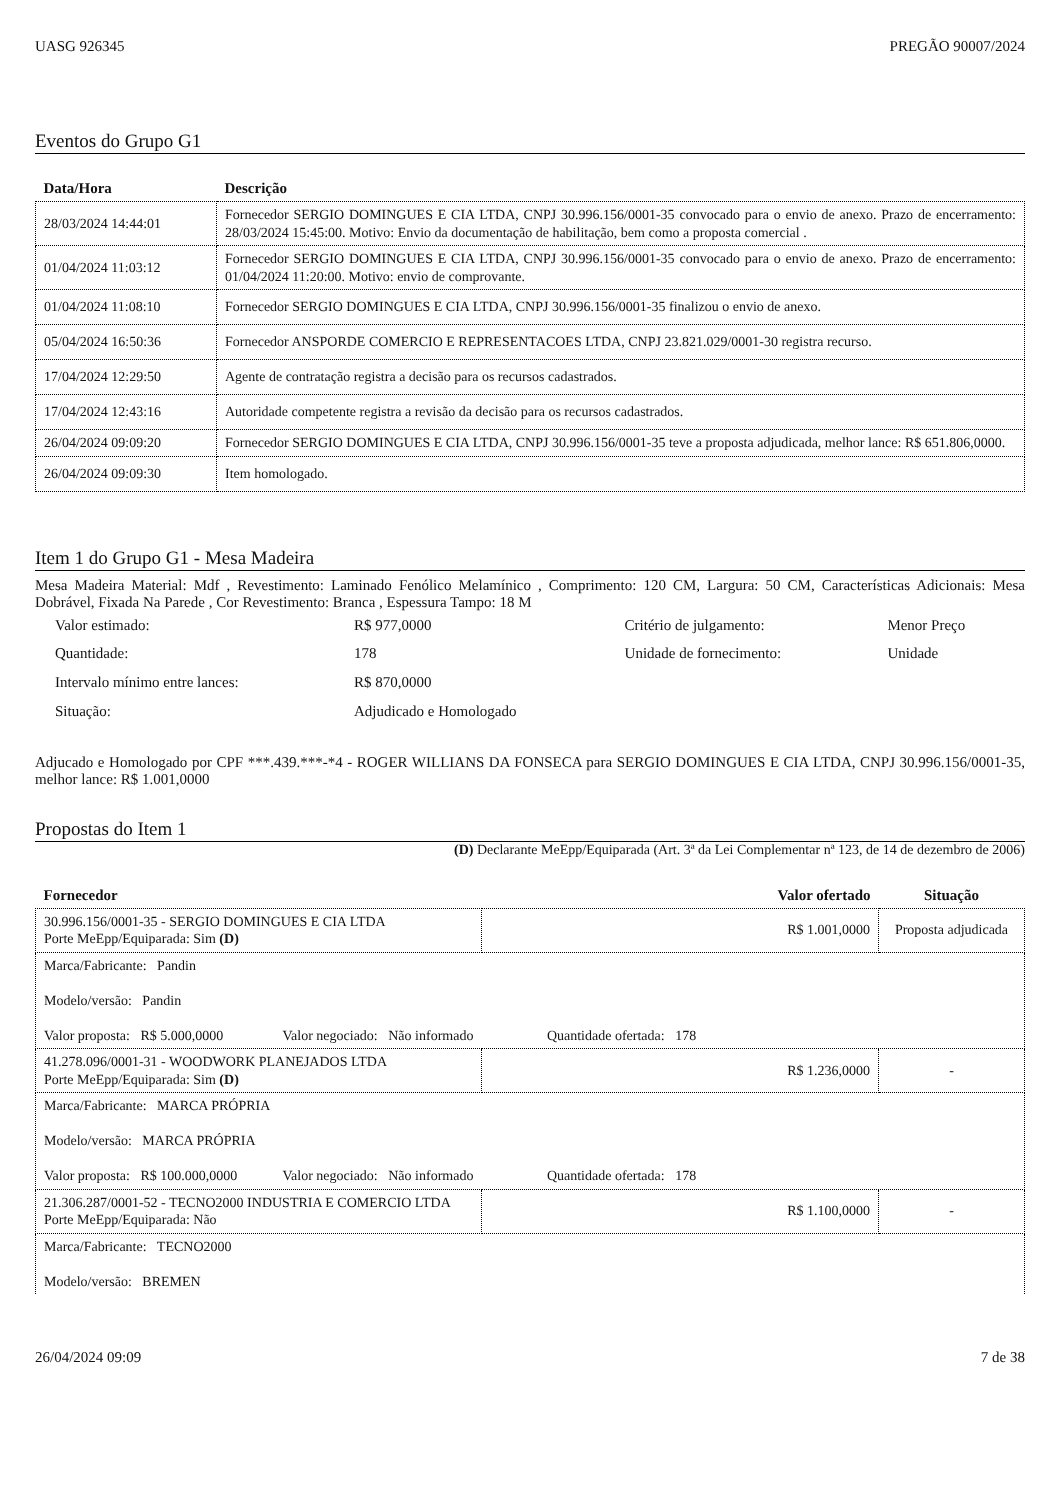UASG 926345 PREGÃO 90007/2024
Eventos do Grupo G1
| Data/Hora | Descrição |
| --- | --- |
| 28/03/2024 14:44:01 | Fornecedor SERGIO DOMINGUES E CIA LTDA, CNPJ 30.996.156/0001-35 convocado para o envio de anexo. Prazo de encerramento: 28/03/2024 15:45:00. Motivo: Envio da documentação de habilitação, bem como a proposta comercial . |
| 01/04/2024 11:03:12 | Fornecedor SERGIO DOMINGUES E CIA LTDA, CNPJ 30.996.156/0001-35 convocado para o envio de anexo. Prazo de encerramento: 01/04/2024 11:20:00. Motivo: envio de comprovante. |
| 01/04/2024 11:08:10 | Fornecedor SERGIO DOMINGUES E CIA LTDA, CNPJ 30.996.156/0001-35 finalizou o envio de anexo. |
| 05/04/2024 16:50:36 | Fornecedor ANSPORDE COMERCIO E REPRESENTACOES LTDA, CNPJ 23.821.029/0001-30 registra recurso. |
| 17/04/2024 12:29:50 | Agente de contratação registra a decisão para os recursos cadastrados. |
| 17/04/2024 12:43:16 | Autoridade competente registra a revisão da decisão para os recursos cadastrados. |
| 26/04/2024 09:09:20 | Fornecedor SERGIO DOMINGUES E CIA LTDA, CNPJ 30.996.156/0001-35 teve a proposta adjudicada, melhor lance: R$ 651.806,0000. |
| 26/04/2024 09:09:30 | Item homologado. |
Item 1 do Grupo G1 - Mesa Madeira
Mesa Madeira Material: Mdf , Revestimento: Laminado Fenólico Melamínico , Comprimento: 120 CM, Largura: 50 CM, Características Adicionais: Mesa Dobrável, Fixada Na Parede , Cor Revestimento: Branca , Espessura Tampo: 18 M
| Valor estimado: | R$ 977,0000 | Critério de julgamento: | Menor Preço |
| Quantidade: | 178 | Unidade de fornecimento: | Unidade |
| Intervalo mínimo entre lances: | R$ 870,0000 | | |
| Situação: | Adjudicado e Homologado | | |
Adjucado e Homologado por CPF ***.439.***-*4 - ROGER WILLIANS DA FONSECA para SERGIO DOMINGUES E CIA LTDA, CNPJ 30.996.156/0001-35, melhor lance: R$ 1.001,0000
Propostas do Item 1
(D) Declarante MeEpp/Equiparada (Art. 3ª da Lei Complementar nª 123, de 14 de dezembro de 2006)
| Fornecedor | Valor ofertado | Situação |
| --- | --- | --- |
| 30.996.156/0001-35 - SERGIO DOMINGUES E CIA LTDA Porte MeEpp/Equiparada: Sim (D) | R$ 1.001,0000 | Proposta adjudicada |
| Marca/Fabricante: Pandin Modelo/versão: Pandin Valor proposta: R$ 5.000,0000 Valor negociado: Não informado Quantidade ofertada: 178 | | |
| 41.278.096/0001-31 - WOODWORK PLANEJADOS LTDA Porte MeEpp/Equiparada: Sim (D) | R$ 1.236,0000 | - |
| Marca/Fabricante: MARCA PRÓPRIA Modelo/versão: MARCA PRÓPRIA Valor proposta: R$ 100.000,0000 Valor negociado: Não informado Quantidade ofertada: 178 | | |
| 21.306.287/0001-52 - TECNO2000 INDUSTRIA E COMERCIO LTDA Porte MeEpp/Equiparada: Não | R$ 1.100,0000 | - |
| Marca/Fabricante: TECNO2000 Modelo/versão: BREMEN | | |
26/04/2024 09:09 7 de 38